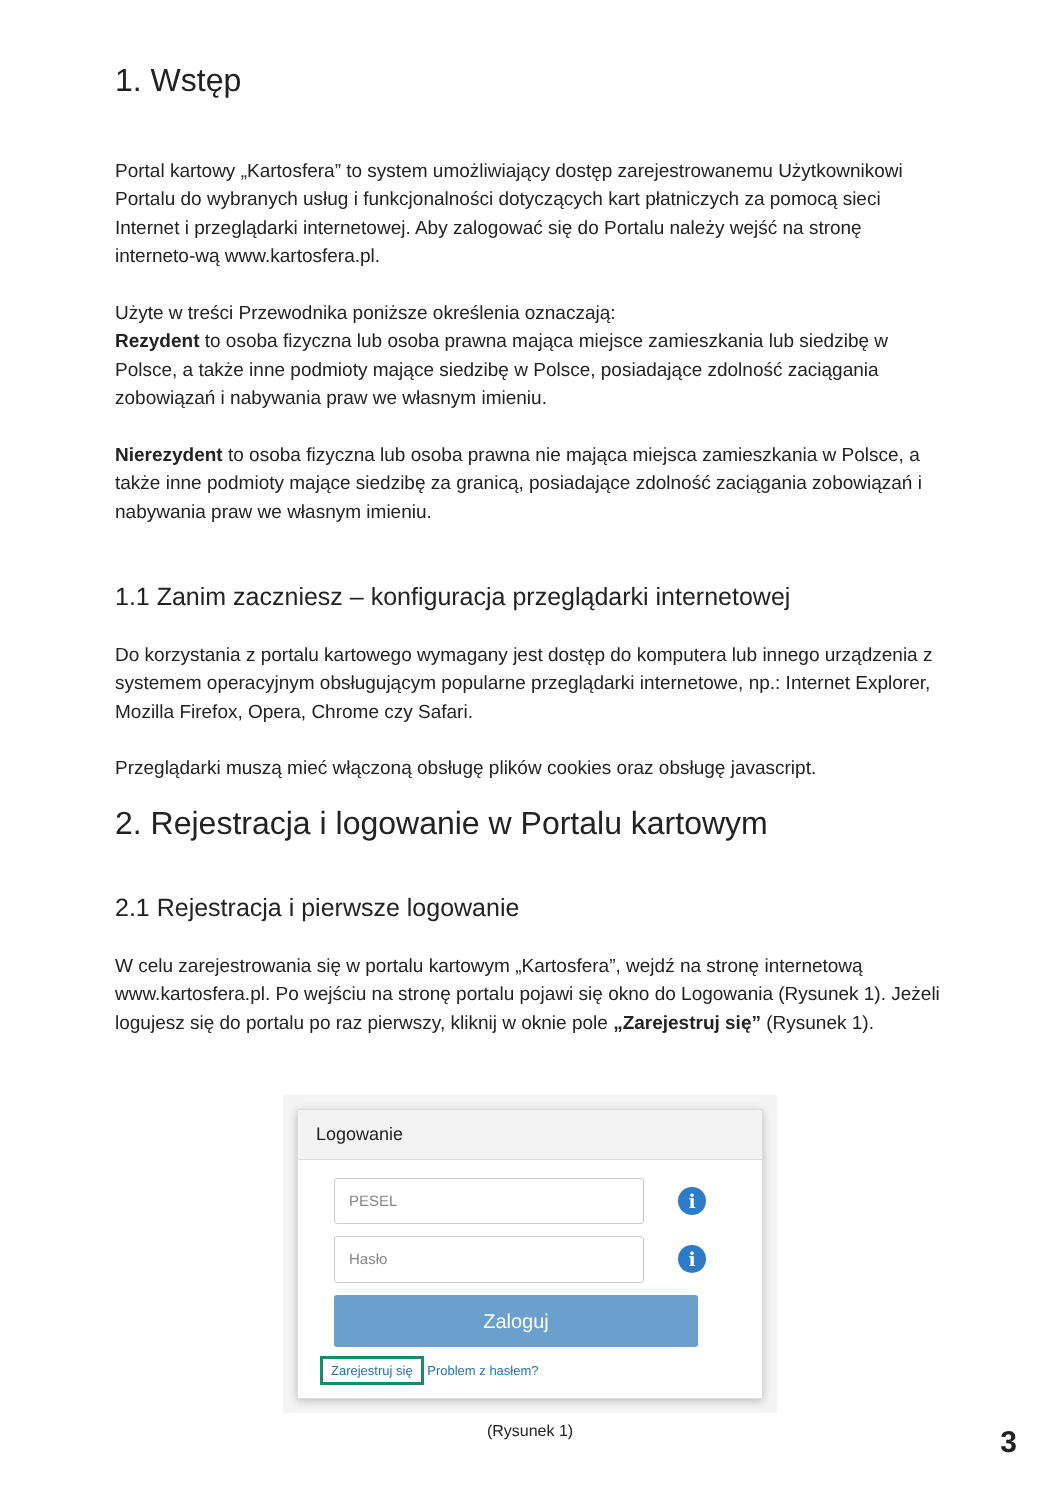1. Wstęp
Portal kartowy „Kartosfera” to system umożliwiający dostęp zarejestrowanemu Użytkownikowi Portalu do wybranych usług i funkcjonalności dotyczących kart płatniczych za pomocą sieci Internet i przeglądarki internetowej. Aby zalogować się do Portalu należy wejść na stronę interneto-wą www.kartosfera.pl.
Użyte w treści Przewodnika poniższe określenia oznaczają:
Rezydent to osoba fizyczna lub osoba prawna mająca miejsce zamieszkania lub siedzibę w Polsce, a także inne podmioty mające siedzibę w Polsce, posiadające zdolność zaciągania zobowiązań i nabywania praw we własnym imieniu.
Nierezydent to osoba fizyczna lub osoba prawna nie mająca miejsca zamieszkania w Polsce, a także inne podmioty mające siedzibę za granicą, posiadające zdolność zaciągania zobowiązań i nabywania praw we własnym imieniu.
1.1 Zanim zaczniesz – konfiguracja przeglądarki internetowej
Do korzystania z portalu kartowego wymagany jest dostęp do komputera lub innego urządzenia z systemem operacyjnym obsługującym popularne przeglądarki internetowe, np.: Internet Explorer, Mozilla Firefox, Opera, Chrome czy Safari.
Przeglądarki muszą mieć włączoną obsługę plików cookies oraz obsługę javascript.
2. Rejestracja i logowanie w Portalu kartowym
2.1 Rejestracja i pierwsze logowanie
W celu zarejestrowania się w portalu kartowym „Kartosfera”, wejdź na stronę internetową www.kartosfera.pl. Po wejściu na stronę portalu pojawi się okno do Logowania (Rysunek 1). Jeżeli logujesz się do portalu po raz pierwszy, kliknij w oknie pole „Zarejestruj się” (Rysunek 1).
Logowanie
PESEL
i
Hasło
i
Zaloguj
Zarejestruj się Problem z hasłem?
(Rysunek 1)
3